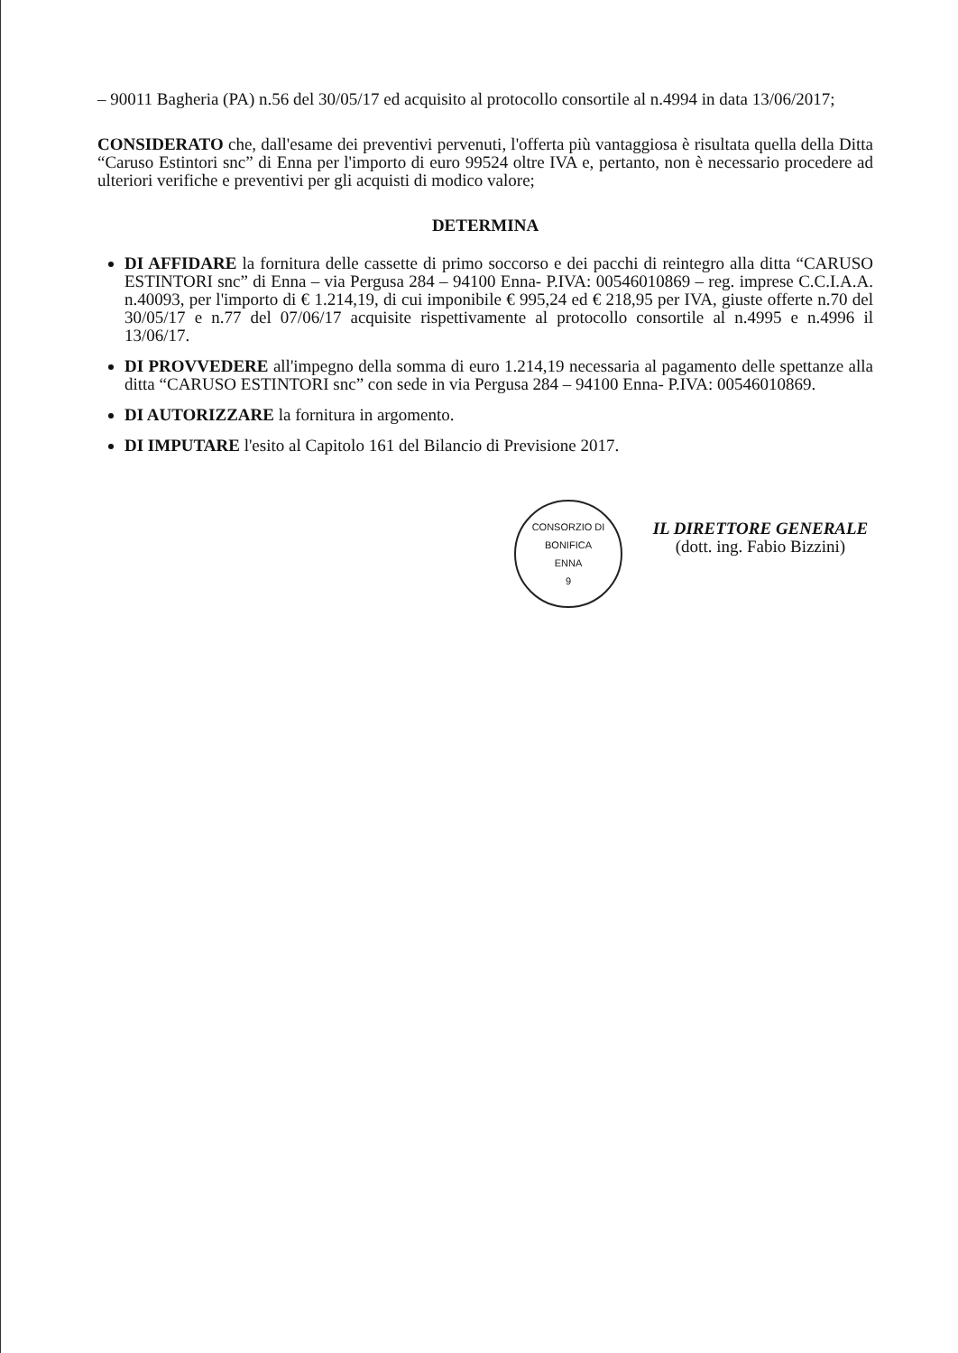– 90011 Bagheria (PA) n.56 del 30/05/17 ed acquisito al protocollo consortile al n.4994 in data 13/06/2017;
CONSIDERATO che, dall'esame dei preventivi pervenuti, l'offerta più vantaggiosa è risultata quella della Ditta “Caruso Estintori snc” di Enna per l'importo di euro 99524 oltre IVA e, pertanto, non è necessario procedere ad ulteriori verifiche e preventivi per gli acquisti di modico valore;
DETERMINA
DI AFFIDARE la fornitura delle cassette di primo soccorso e dei pacchi di reintegro alla ditta “CARUSO ESTINTORI snc” di Enna – via Pergusa 284 – 94100 Enna- P.IVA: 00546010869 – reg. imprese C.C.I.A.A. n.40093, per l'importo di € 1.214,19, di cui imponibile € 995,24 ed € 218,95 per IVA, giuste offerte n.70 del 30/05/17 e n.77 del 07/06/17 acquisite rispettivamente al protocollo consortile al n.4995 e n.4996 il 13/06/17.
DI PROVVEDERE all'impegno della somma di euro 1.214,19 necessaria al pagamento delle spettanze alla ditta “CARUSO ESTINTORI snc” con sede in via Pergusa 284 – 94100 Enna- P.IVA: 00546010869.
DI AUTORIZZARE la fornitura in argomento.
DI IMPUTARE l'esito al Capitolo 161 del Bilancio di Previsione 2017.
CONSORZIO DI BONIFICA
ENNA
9
IL DIRETTORE GENERALE
(dott. ing. Fabio Bizzini)